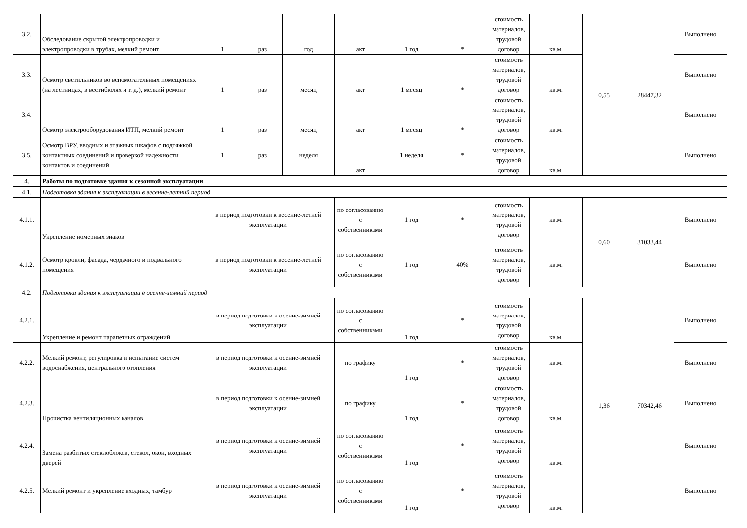| 3.2. | Обследование скрытой электропроводки и электропроводки в трубах, мелкий ремонт | 1 | раз | год | акт | 1 год | * | стоимость материалов, трудовой договор | кв.м. | 0,55 | 28447,32 | Выполнено |
| 3.3. | Осмотр светильников во вспомогательных помещениях (на лестницах, в вестибюлях и т. д.), мелкий ремонт | 1 | раз | месяц | акт | 1 месяц | * | стоимость материалов, трудовой договор | кв.м. | | | Выполнено |
| 3.4. | Осмотр электрооборудования ИТП, мелкий ремонт | 1 | раз | месяц | акт | 1 месяц | * | стоимость материалов, трудовой договор | кв.м. | | | Выполнено |
| 3.5. | Осмотр ВРУ, вводных и этажных шкафов с подтяжкой контактных соединений и проверкой надежности контактов и соединений | 1 | раз | неделя | акт | 1 неделя | * | стоимость материалов, трудовой договор | кв.м. | | | Выполнено |
| 4. | Работы по подготовке здания к сезонной эксплуатации | | | | | | | | | | | |
| 4.1. | Подготовка здания к эксплуатации в весенне-летний период | | | | | | | | | | | |
| 4.1.1. | Укрепление номерных знаков | в период подготовки к весенне-летней эксплуатации | | | по согласованию с собственниками | 1 год | * | стоимость материалов, трудовой договор | кв.м. | 0,60 | 31033,44 | Выполнено |
| 4.1.2. | Осмотр кровли, фасада, чердачного и подвального помещения | в период подготовки к весенне-летней эксплуатации | | | по согласованию с собственниками | 1 год | 40% | стоимость материалов, трудовой договор | кв.м. | | | Выполнено |
| 4.2. | Подготовка здания к эксплуатации в осенне-зимний период | | | | | | | | | | | |
| 4.2.1. | Укрепление и ремонт парапетных ограждений | в период подготовки к осенне-зимней эксплуатации | | | по согласованию с собственниками | 1 год | * | стоимость материалов, трудовой договор | кв.м. | 1,36 | 70342,46 | Выполнено |
| 4.2.2. | Мелкий ремонт, регулировка и испытание систем водоснабжения, центрального отопления | в период подготовки к осенне-зимней эксплуатации | | | по графику | 1 год | * | стоимость материалов, трудовой договор | кв.м. | | | Выполнено |
| 4.2.3. | Прочистка вентиляционных каналов | в период подготовки к осенне-зимней эксплуатации | | | по графику | 1 год | * | стоимость материалов, трудовой договор | кв.м. | | | Выполнено |
| 4.2.4. | Замена разбитых стеклоблоков, стекол, окон, входных дверей | в период подготовки к осенне-зимней эксплуатации | | | по согласованию с собственниками | 1 год | * | стоимость материалов, трудовой договор | кв.м. | | | Выполнено |
| 4.2.5. | Мелкий ремонт и укрепление входных, тамбур | в период подготовки к осенне-зимней эксплуатации | | | по согласованию с собственниками | 1 год | * | стоимость материалов, трудовой договор | кв.м. | | | Выполнено |